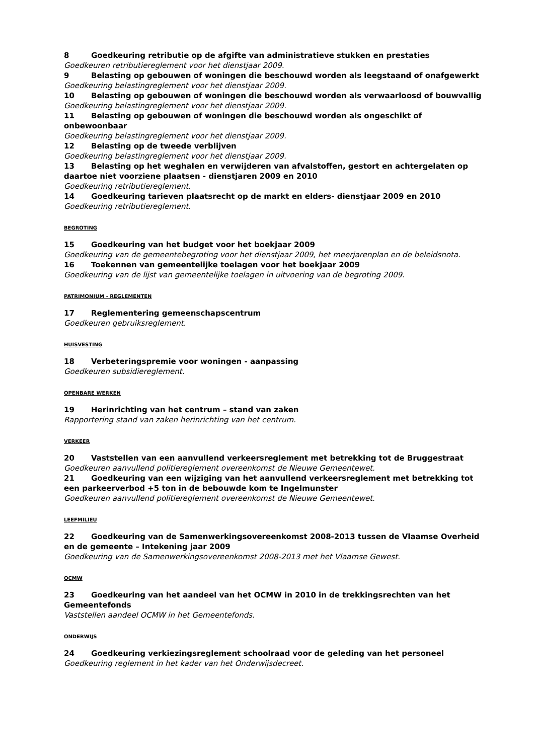8 Goedkeuring retributie op de afgifte van administratieve stukken en prestaties
Goedkeuren retributiereglement voor het dienstjaar 2009.
9 Belasting op gebouwen of woningen die beschouwd worden als leegstaand of onafgewerkt
Goedkeuring belastingreglement voor het dienstjaar 2009.
10 Belasting op gebouwen of woningen die beschouwd worden als verwaarloosd of bouwvallig
Goedkeuring belastingreglement voor het dienstjaar 2009.
11 Belasting op gebouwen of woningen die beschouwd worden als ongeschikt of onbewoonbaar
Goedkeuring belastingreglement voor het dienstjaar 2009.
12 Belasting op de tweede verblijven
Goedkeuring belastingreglement voor het dienstjaar 2009.
13 Belasting op het weghalen en verwijderen van afvalstoffen, gestort en achtergelaten op daartoe niet voorziene plaatsen - dienstjaren 2009 en 2010
Goedkeuring retributiereglement.
14 Goedkeuring tarieven plaatsrecht op de markt en elders- dienstjaar 2009 en 2010
Goedkeuring retributiereglement.
BEGROTING
15 Goedkeuring van het budget voor het boekjaar 2009
Goedkeuring van de gemeentebegroting voor het dienstjaar 2009, het meerjarenplan en de beleidsnota.
16 Toekennen van gemeentelijke toelagen voor het boekjaar 2009
Goedkeuring van de lijst van gemeentelijke toelagen in uitvoering van de begroting 2009.
PATRIMONIUM - REGLEMENTEN
17 Reglementering gemeenschapscentrum
Goedkeuren gebruiksreglement.
HUISVESTING
18 Verbeteringspremie voor woningen - aanpassing
Goedkeuren subsidiereglement.
OPENBARE WERKEN
19 Herinrichting van het centrum – stand van zaken
Rapportering stand van zaken herinrichting van het centrum.
VERKEER
20 Vaststellen van een aanvullend verkeersreglement met betrekking tot de Bruggestraat
Goedkeuren aanvullend politiereglement overeenkomst de Nieuwe Gemeentewet.
21 Goedkeuring van een wijziging van het aanvullend verkeersreglement met betrekking tot een parkeerverbod +5 ton in de bebouwde kom te Ingelmunster
Goedkeuren aanvullend politiereglement overeenkomst de Nieuwe Gemeentewet.
LEEFMILIEU
22 Goedkeuring van de Samenwerkingsovereenkomst 2008-2013 tussen de Vlaamse Overheid en de gemeente – Intekening jaar 2009
Goedkeuring van de Samenwerkingsovereenkomst 2008-2013 met het Vlaamse Gewest.
OCMW
23 Goedkeuring van het aandeel van het OCMW in 2010 in de trekkingsrechten van het Gemeentefonds
Vaststellen aandeel OCMW in het Gemeentefonds.
ONDERWIJS
24 Goedkeuring verkiezingsreglement schoolraad voor de geleding van het personeel
Goedkeuring reglement in het kader van het Onderwijsdecreet.